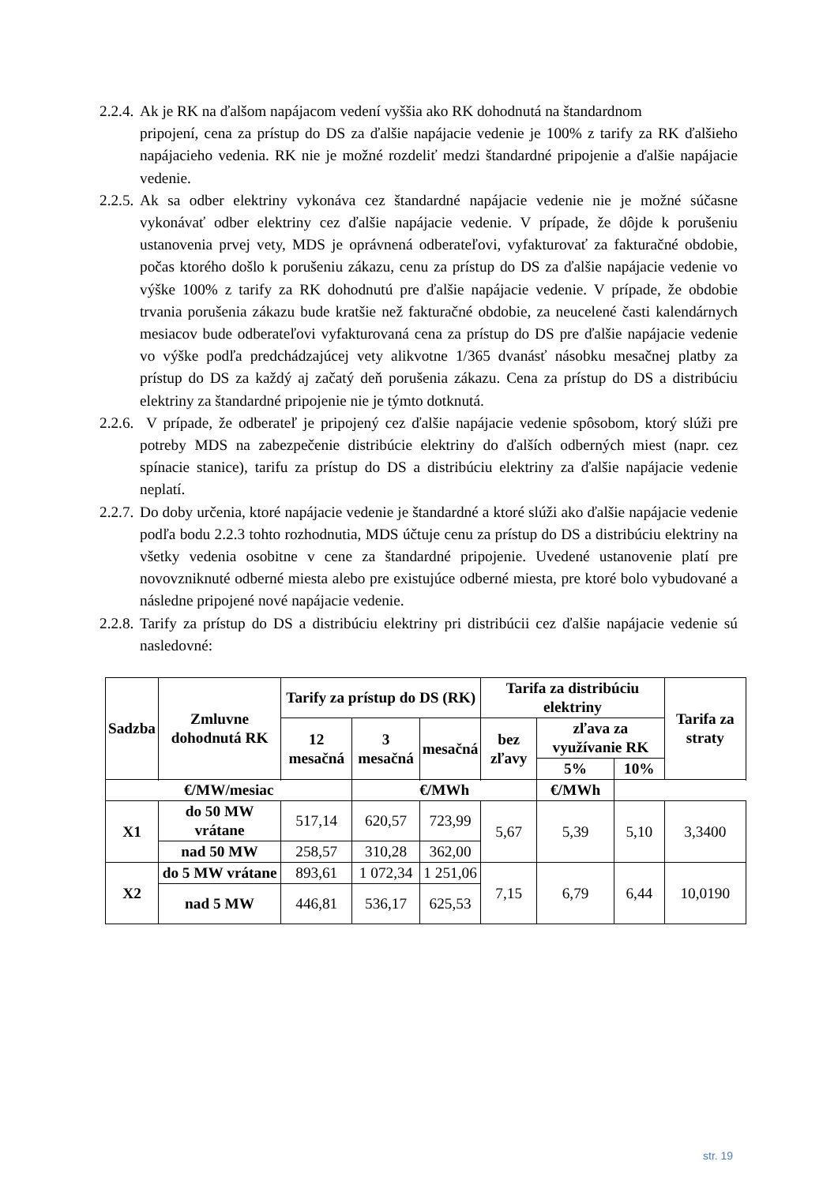2.2.4. Ak je RK na ďalšom napájacom vedení vyššia ako RK dohodnutá na štandardnom
pripojení, cena za prístup do DS za ďalšie napájacie vedenie je 100% z tarify za RK ďalšieho napájacieho vedenia. RK nie je možné rozdeliť medzi štandardné pripojenie a ďalšie napájacie vedenie.
2.2.5. Ak sa odber elektriny vykonáva cez štandardné napájacie vedenie nie je možné súčasne vykonávať odber elektriny cez ďalšie napájacie vedenie. V prípade, že dôjde k porušeniu ustanovenia prvej vety, MDS je oprávnená odberateľovi, vyfakturovať za fakturačné obdobie, počas ktorého došlo k porušeniu zákazu, cenu za prístup do DS za ďalšie napájacie vedenie vo výške 100% z tarify za RK dohodnutú pre ďalšie napájacie vedenie. V prípade, že obdobie trvania porušenia zákazu bude kratšie než fakturačné obdobie, za neucelené časti kalendárnych mesiacov bude odberateľovi vyfakturovaná cena za prístup do DS pre ďalšie napájacie vedenie vo výške podľa predchádzajúcej vety alikvotne 1/365 dvanásť násobku mesačnej platby za prístup do DS za každý aj začatý deň porušenia zákazu. Cena za prístup do DS a distribúciu elektriny za štandardné pripojenie nie je týmto dotknutá.
2.2.6. V prípade, že odberateľ je pripojený cez ďalšie napájacie vedenie spôsobom, ktorý slúži pre potreby MDS na zabezpečenie distribúcie elektriny do ďalších odberných miest (napr. cez spínacie stanice), tarifu za prístup do DS a distribúciu elektriny za ďalšie napájacie vedenie neplatí.
2.2.7. Do doby určenia, ktoré napájacie vedenie je štandardné a ktoré slúži ako ďalšie napájacie vedenie podľa bodu 2.2.3 tohto rozhodnutia, MDS účtuje cenu za prístup do DS a distribúciu elektriny na všetky vedenia osobitne v cene za štandardné pripojenie. Uvedené ustanovenie platí pre novovzniknuté odberné miesta alebo pre existujúce odberné miesta, pre ktoré bolo vybudované a následne pripojené nové napájacie vedenie.
2.2.8. Tarify za prístup do DS a distribúciu elektriny pri distribúcii cez ďalšie napájacie vedenie sú nasledovné:
| Sadzba | Zmluvne dohodnutá RK | Tarify za prístup do DS (RK) | | | Tarifa za distribúciu elektriny | | | Tarifa za straty |
| --- | --- | --- | --- | --- | --- | --- | --- | --- |
| | | 12 mesačná | 3 mesačná | mesačná | bez zľavy | zľava za využívanie RK | | |
| | | | | | | 5% | 10% | |
| €/MW/mesiac | | | €/MWh | | | €/MWh | | |
| X1 | do 50 MW vrátane | 517,14 | 620,57 | 723,99 | 5,67 | 5,39 | 5,10 | 3,3400 |
| | nad 50 MW | 258,57 | 310,28 | 362,00 | | | | |
| X2 | do 5 MW vrátane | 893,61 | 1 072,34 | 1 251,06 | 7,15 | 6,79 | 6,44 | 10,0190 |
| | nad 5 MW | 446,81 | 536,17 | 625,53 | | | | |
str. 19